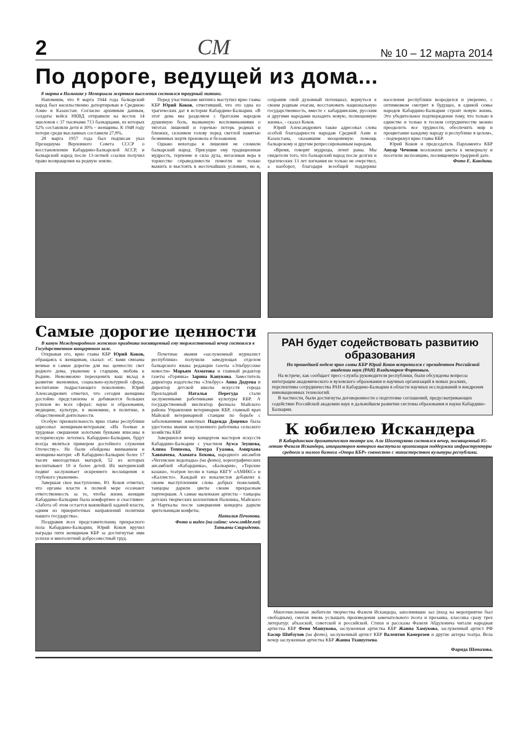2 СМ № 10 – 12 марта 2014
По дороге, ведущей из дома...
8 марта в Нальчике у Мемориала жертвам выселения состоялся траурный митинг.
Напомним, что 8 марта 1944 года балкарский народ был насильственно депортирован в Среднюю Азию и Казахстан. Согласно архивным данным, солдаты войск НКВД отправили на восток 14 эшелонов с 37 тысячами 713 балкарцами, из которых 52% составляли дети и 30% – женщины. К 1948 году потери среди высланных составили 27,8%.
28 марта 1957 года был подписан указ Президиума Верховного Совета СССР о восстановлении Кабардино-Балкарской АССР, и балкарский народ после 13-летней ссылки получил право возвращения на родную землю.
Перед участниками митинга выступил врио главы КБР Юрий Коков, отметивший, что это одна из трагических дат в истории Кабардино-Балкарии. «В этот день мы разделяем с братским народом душевную боль, вызванную воспоминаниями о тяготах лишений и горечью потерь родных и близких, склоняем голову перед светлой памятью безвинных жертв произвола и беззакония.
Однако невзгоды и лишения не сломили балкарский народ. Присущие ему традиционная мудрость, терпение и сила духа, негасимая вера в торжество справедливости помогли не только выжить и выстоять в жесточайших условиях, но и, сохранив свой духовный потенциал, вернуться к своим родным очагам, восстановить национальную государственность, вместе с кабардинским, русским и другими народами наладить новую, полноценную жизнь», - сказал Коков.
Юрий Александрович также адресовал слова особой благодарности народам Средней Азии и Казахстана, оказавшим неоценимую помощь балкарскому и другим репрессированным народам.
«Время, говорят мудрецы, лечит раны. Мы свидетели того, что балкарский народ после долгих и трагических 13 лет изгнания не только не очерствел, а наоборот, благодаря всеобщей поддержке населения республики возродился и уверенно, с оптимизмом смотрит в будущее, в единой семье народов Кабардино-Балкарии строит новую жизнь. Это убедительное подтверждение тому, что только в единстве и только в тесном сотрудничестве можно преодолеть все трудности, обеспечить мир и процветание каждому народу и республике в целом», - подчеркнул врио главы КБР.
Юрий Коков и председатель Парламента КБР Ануар Чеченов возложили цветы к мемориалу и посетили экспозицию, посвященную траурной дате.
Фото Е. Каюдина.
Самые дорогие ценности
В канун Международного женского праздника посвященный ему торжественный вечер состоялся в Государственном концертном зале.
Открывая его, врио главы КБР Юрий Коков, обращаясь к женщинам, сказал: «С вами связаны вечные и самые дорогие для нас ценности: свет родного дома, уважение к старшим, любовь к Родине. Невозможно переоценить ваш вклад в развитие экономики, социально-культурной сферы, воспитание подрастающего поколения». Юрий Александрович отметил, что сегодня женщины достойно представлены и добиваются больших успехов во всех сферах: науке и образовании, медицине, культуре, в экономике, в политике, в общественной деятельности.
Особую признательность врио главы республики адресовал женщинам-ветеранам: «Их боевые и трудовые свершения золотыми буквами вписаны в историческую летопись Кабардино-Балкарии, будут всегда являться примером достойного служения Отечеству». Не были обойдены вниманием и женщины-матери: «В Кабардино-Балкарии более 17 тысяч многодетных матерей, 52 из которых воспитывают 10 и более детей. Их материнский подвиг заслуживает искреннего восхищения и глубокого уважения».
Завершая свое выступление, Ю. Коков отметил, что органы власти в полной мере осознают ответственность за то, чтобы жизнь женщин Кабардино-Балкарии была комфортнее и счастливее: «Забота об этом остается важнейшей задачей власти, одним из приоритетных направлений политики нашего государства».
Поздравив всех представительниц прекрасного пола Кабардино-Балкарии, Юрий Коков вручил награды пяти женщинам КБР за достигнутые ими успехи и многолетний добросовестный труд.
Почетные звания «заслуженный журналист республики» получили заведующая отделом балкарского языка редакции газеты «Эльбрусские новости» Марьям Ахматова и главный редактор газеты «Горянка» Зарина Канукова. Заместитель директора издательства «Эльбрус» Анна Додуева и директор детской школы искусств города Прохладный Наталья Перегуда стали заслуженными работниками культуры КБР. А государственный инспектор филиала Майского района Управления ветеринарии КБР, главный врач Майской ветеринарной станции по борьбе с заболеваниями животных Надежда Доценко была удостоена звания заслуженного работника сельского хозяйства КБР.
Завершился вечер концертом мастеров искусств Кабардино-Балкарии с участием Ауэса Зеушева, Алима Теппеева, Тимура Гуазова, Амирхана Хавпачева, Азамата Бекова, народного ансамбля «Чегемские водопады» (на фото), хореографических ансамблей «Кабардинка», «Балкария», «Терские казаки», театров песни и танца КБГУ «АМИКС» и «Каллисто». Каждый из вокалистов добавлял к своим выступлениям слова добрых пожеланий, танцоры дарили цветы своим прекрасным партнершам. А самые маленькие артисты – танцоры детских творческих коллективов Нальчика, Майского и Нарткалы после завершения концерта дарили зрительницам конфеты.
Наталия Печонова.
Фото и видео (на сайте: www.smkbr.net)
Татьяны Свириденко.
РАН будет содействовать развитию образования
На прошедшей неделе врио главы КБР Юрий Коков встретился с президентом Российской академии наук (РАН) Владимиром Фортовым.
На встрече, как сообщает пресс-служба руководителя республики, были обсуждены вопросы интеграции академического и вузовского образования и научных организаций в новых реалиях, перспективы сотрудничества РАН и Кабардино-Балкарии в области научных исследований и внедрения инновационных технологий.
В частности, были достигнуты договоренности о подготовке соглашений, предусматривающих содействие Российской академии наук в дальнейшем развитии системы образования и науки Кабардино-Балкарии.
К юбилею Искандера
В Кабардинском драматическом театре им. Али Шогенцукова состоялся вечер, посвященный 85-летию Фазиля Искандера, инициатором которого выступила организация поддержки инфраструктуры среднего и малого бизнеса «Опора КБР» совместно с министерством культуры республики.
Многочисленные любители творчества Фазиля Искандера, заполнившие зал (вход на мероприятие был свободным), смогли вновь услышать произведения замечательного поэта и прозаика, классика сразу трех литератур: абхазской, советской и российской. Стихи и рассказы Фазиля Абдуловича читали народная артистка КБР Феня Машукова, заслуженная артистка КБР Жанна Хамукова, заслуженный артист РФ Басир Шибзухов (на фото), заслуженный артист КБР Валентин Камергоев и другие актеры театра. Вела вечер заслуженная артистка КБР Жанна Тхашугоева.
Фарида Шомахова.